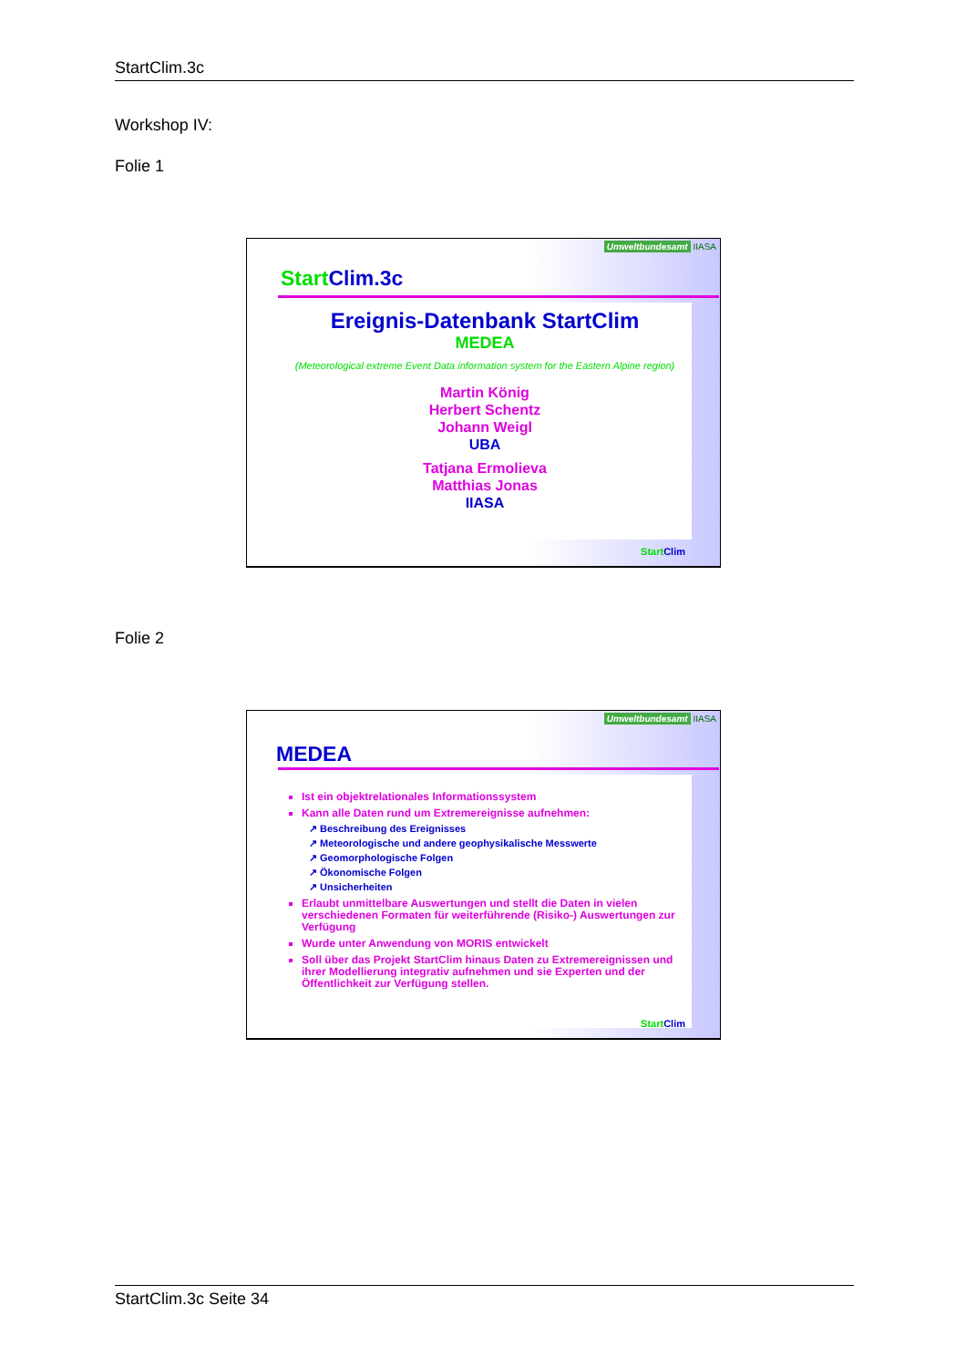StartClim.3c
Workshop IV:
Folie 1
Umweltbundesamt IIASA
Start Clim.3c
Ereignis-Datenbank StartClim
MEDEA
(Meteorological extreme Event Data information system for the Eastern Alpine region)
Martin König
Herbert Schentz
Johann Weigl
UBA
Tatjana Ermolieva
Matthias Jonas
IIASA
Start Clim
Folie 2
Umweltbundesamt IIASA
MEDEA
Ist ein objektrelationales Informationssystem
Kann alle Daten rund um Extremereignisse aufnehmen:
↗ Beschreibung des Ereignisses
↗ Meteorologische und andere geophysikalische Messwerte
↗ Geomorphologische Folgen
↗ Ökonomische Folgen
↗ Unsicherheiten
Erlaubt unmittelbare Auswertungen und stellt die Daten in vielen verschiedenen Formaten für weiterführende (Risiko-) Auswertungen zur Verfügung
Wurde unter Anwendung von MORIS entwickelt
Soll über das Projekt StartClim hinaus Daten zu Extremereignissen und ihrer Modellierung integrativ aufnehmen und sie Experten und der Öffentlichkeit zur Verfügung stellen.
Start Clim
StartClim.3c Seite 34